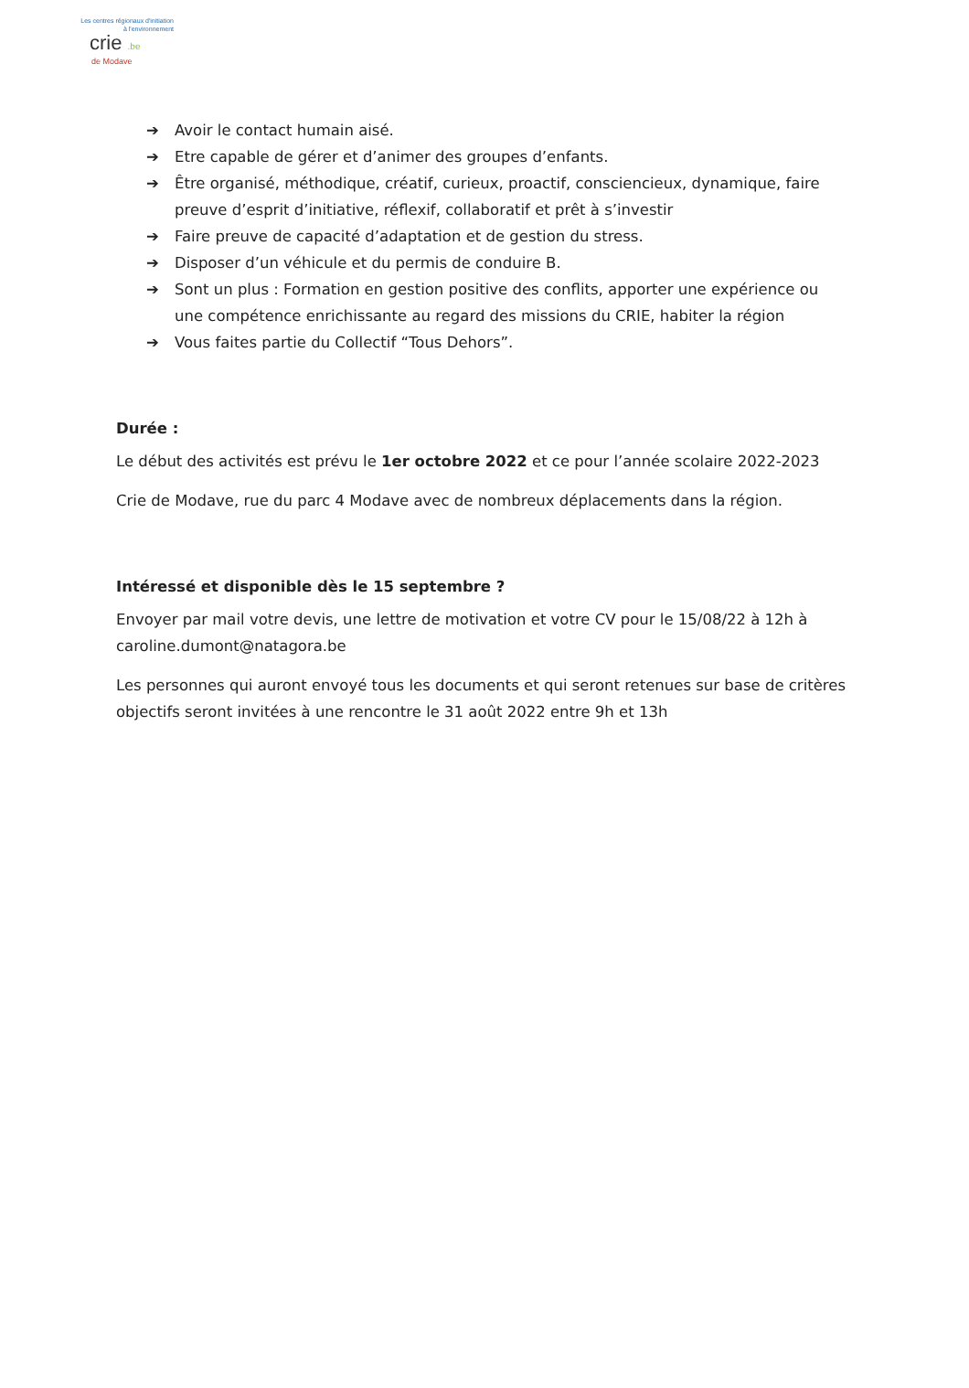Les centres régionaux d'initiation
à l'environnement
crie .be
de Modave
➔ Avoir le contact humain aisé.
➔ Etre capable de gérer et d’animer des groupes d’enfants.
➔ Être organisé, méthodique, créatif, curieux, proactif, consciencieux, dynamique, faire preuve d’esprit d’initiative, réflexif, collaboratif et prêt à s’investir
➔ Faire preuve de capacité d’adaptation et de gestion du stress.
➔ Disposer d’un véhicule et du permis de conduire B.
➔ Sont un plus : Formation en gestion positive des conflits, apporter une expérience ou une compétence enrichissante au regard des missions du CRIE, habiter la région
➔ Vous faites partie du Collectif “Tous Dehors”.
Durée :
Le début des activités est prévu le 1er octobre 2022 et ce pour l’année scolaire 2022-2023
Crie de Modave, rue du parc 4 Modave avec de nombreux déplacements dans la région.
Intéressé et disponible dès le 15 septembre ?
Envoyer par mail votre devis, une lettre de motivation et votre CV pour le 15/08/22 à 12h à caroline.dumont@natagora.be
Les personnes qui auront envoyé tous les documents et qui seront retenues sur base de critères objectifs seront invitées à une rencontre le 31 août 2022 entre 9h et 13h